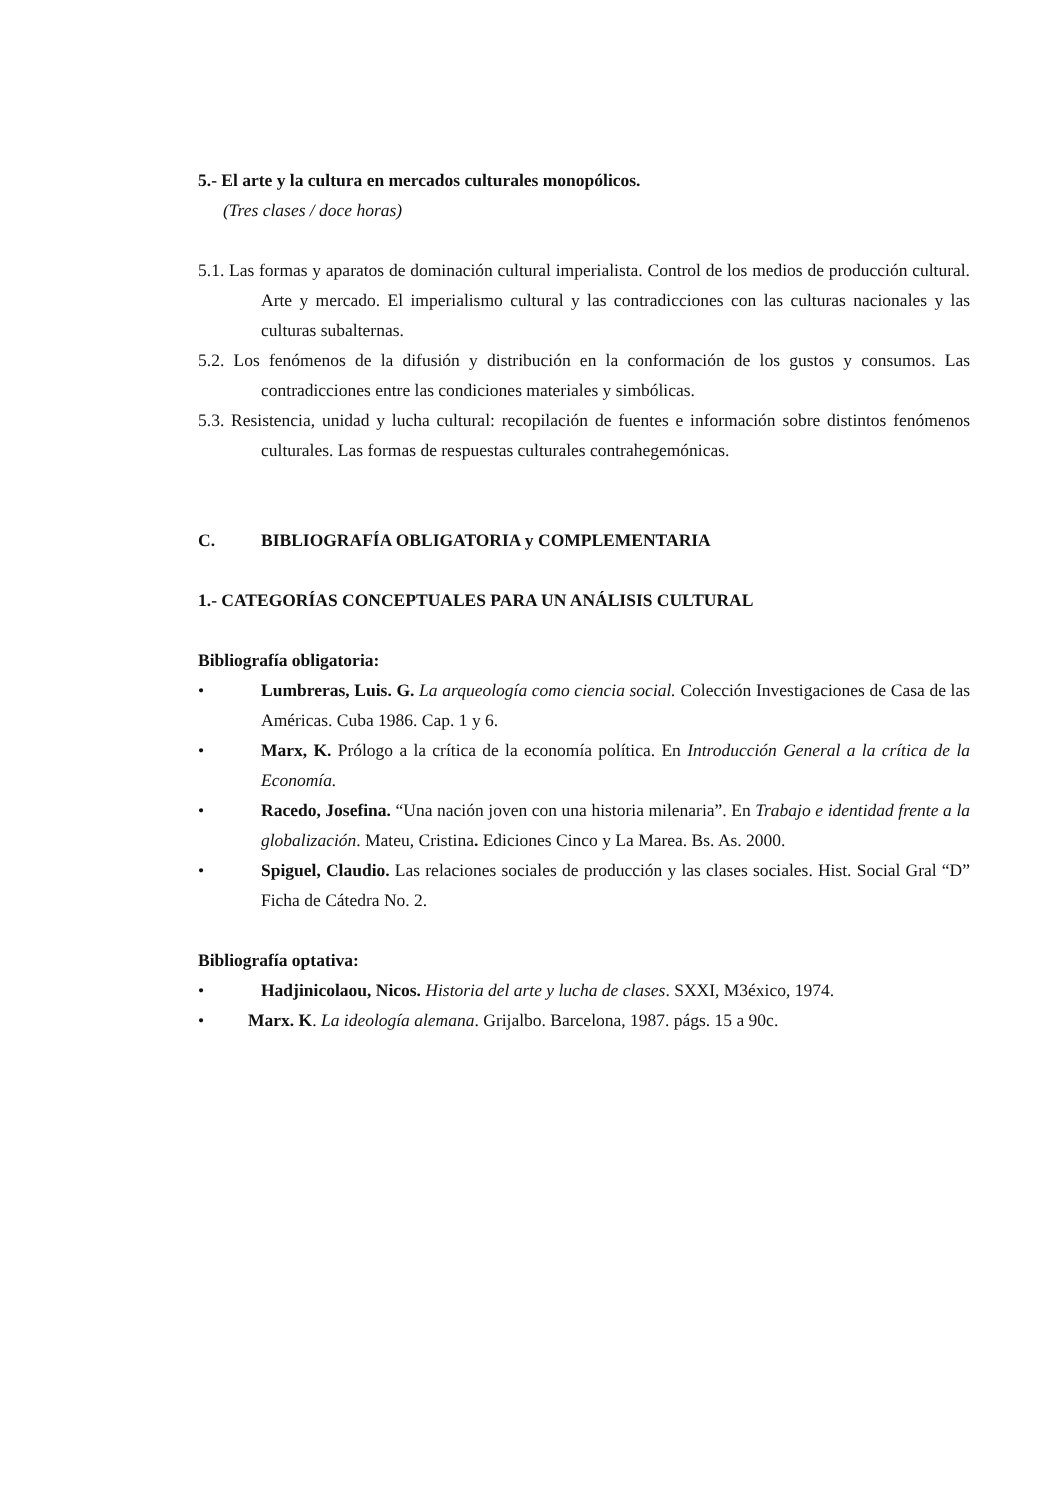5.- El arte y la cultura en mercados culturales monopólicos.
(Tres clases / doce horas)
5.1. Las formas y aparatos de dominación cultural imperialista. Control de los medios de producción cultural. Arte y mercado. El imperialismo cultural y las contradicciones con las culturas nacionales y las culturas subalternas.
5.2. Los fenómenos de la difusión y distribución en la conformación de los gustos y consumos. Las contradicciones entre las condiciones materiales y simbólicas.
5.3. Resistencia, unidad y lucha cultural: recopilación de fuentes e información sobre distintos fenómenos culturales. Las formas de respuestas culturales contrahegemónicas.
C. BIBLIOGRAFÍA OBLIGATORIA y COMPLEMENTARIA
1.- CATEGORÍAS CONCEPTUALES PARA UN ANÁLISIS CULTURAL
Bibliografía obligatoria:
• Lumbreras, Luis. G. La arqueología como ciencia social. Colección Investigaciones de Casa de las Américas. Cuba 1986. Cap. 1 y 6.
• Marx, K. Prólogo a la crítica de la economía política. En Introducción General a la crítica de la Economía.
• Racedo, Josefina. “Una nación joven con una historia milenaria”. En Trabajo e identidad frente a la globalización. Mateu, Cristina. Ediciones Cinco y La Marea. Bs. As. 2000.
• Spiguel, Claudio. Las relaciones sociales de producción y las clases sociales. Hist. Social Gral “D” Ficha de Cátedra No. 2.
Bibliografía optativa:
• Hadjinicolaou, Nicos. Historia del arte y lucha de clases. SXXI, M3éxico, 1974.
• Marx. K. La ideología alemana. Grijalbo. Barcelona, 1987. págs. 15 a 90c.